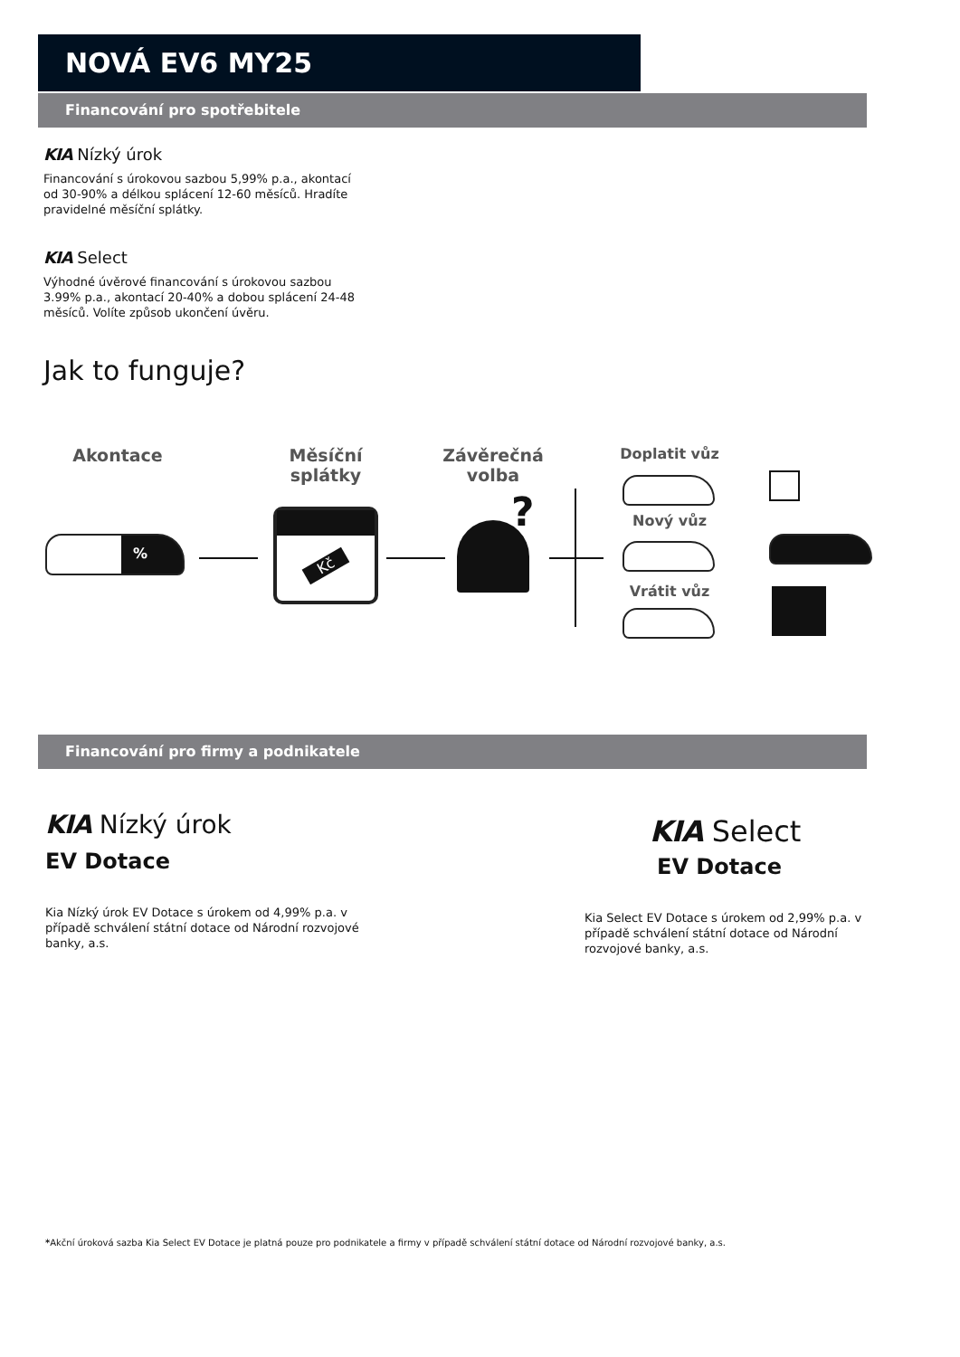NOVÁ EV6 MY25
Financování pro spotřebitele
KIA Nízký úrok
Financování s úrokovou sazbou 5,99% p.a., akontací od 30-90% a délkou splácení 12-60 měsíců. Hradíte pravidelné měsíční splátky.
KIA Select
Výhodné úvěrové financování s úrokovou sazbou 3.99% p.a., akontací 20-40% a dobou splácení 24-48 měsíců. Volíte způsob ukončení úvěru.
Jak to funguje?
Akontace
Měsíční splátky
Závěrečná volba
Doplatit vůz
Nový vůz
Vrátit vůz
%
Kč ?
Financování pro firmy a podnikatele
KIA Nízký úrok
EV Dotace
Kia Nízký úrok EV Dotace s úrokem od 4,99% p.a. v případě schválení státní dotace od Národní rozvojové banky, a.s.
KIA Select
EV Dotace
Kia Select EV Dotace s úrokem od 2,99% p.a. v případě schválení státní dotace od Národní rozvojové banky, a.s.
*Akční úroková sazba Kia Select EV Dotace je platná pouze pro podnikatele a firmy v případě schválení státní dotace od Národní rozvojové banky, a.s.